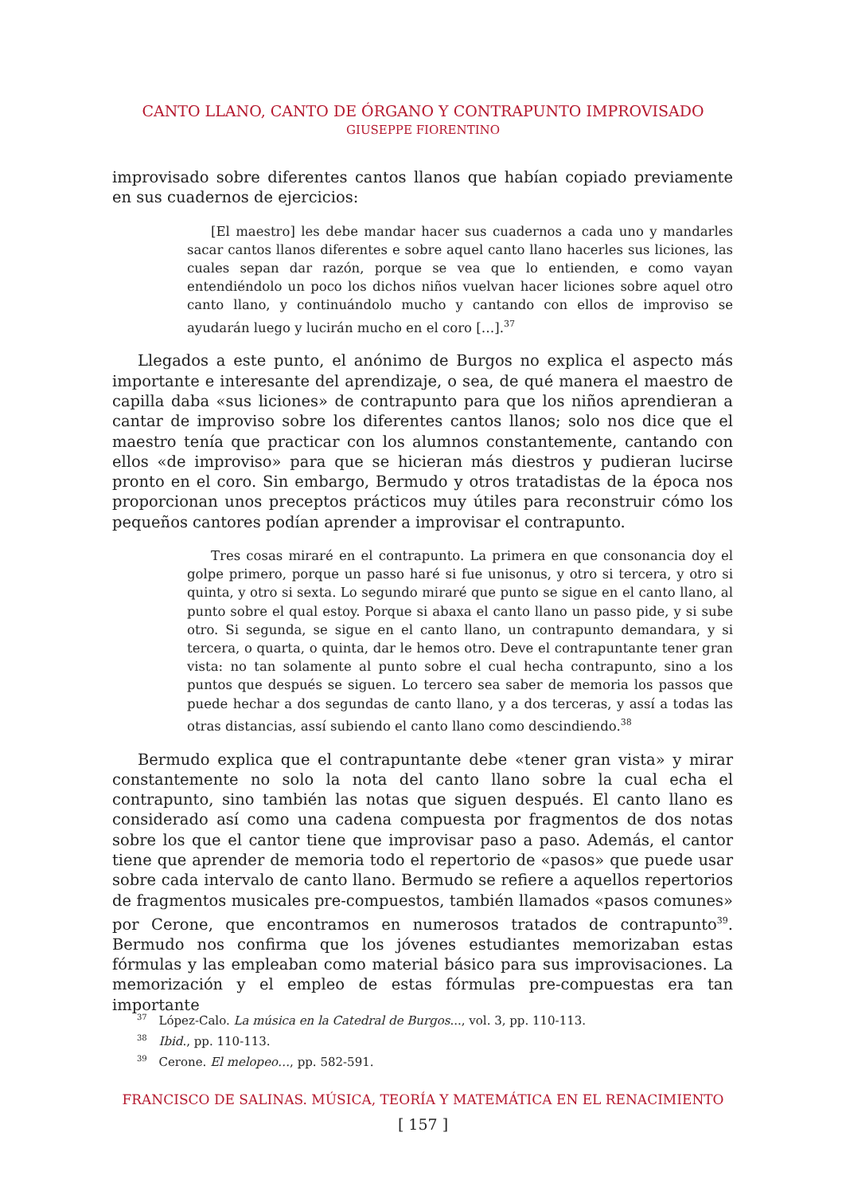CANTO LLANO, CANTO DE ÓRGANO Y CONTRAPUNTO IMPROVISADO
GIUSEPPE FIORENTINO
improvisado sobre diferentes cantos llanos que habían copiado previamente en sus cuadernos de ejercicios:
[El maestro] les debe mandar hacer sus cuadernos a cada uno y mandarles sacar cantos llanos diferentes e sobre aquel canto llano hacerles sus liciones, las cuales sepan dar razón, porque se vea que lo entienden, e como vayan entendiéndolo un poco los dichos niños vuelvan hacer liciones sobre aquel otro canto llano, y continuándolo mucho y cantando con ellos de improviso se ayudarán luego y lucirán mucho en el coro […].<sup>37</sup>
Llegados a este punto, el anónimo de Burgos no explica el aspecto más importante e interesante del aprendizaje, o sea, de qué manera el maestro de capilla daba «sus liciones» de contrapunto para que los niños aprendieran a cantar de improviso sobre los diferentes cantos llanos; solo nos dice que el maestro tenía que practicar con los alumnos constantemente, cantando con ellos «de improviso» para que se hicieran más diestros y pudieran lucirse pronto en el coro. Sin embargo, Bermudo y otros tratadistas de la época nos proporcionan unos preceptos prácticos muy útiles para reconstruir cómo los pequeños cantores podían aprender a improvisar el contrapunto.
Tres cosas miraré en el contrapunto. La primera en que consonancia doy el golpe primero, porque un passo haré si fue unisonus, y otro si tercera, y otro si quinta, y otro si sexta. Lo segundo miraré que punto se sigue en el canto llano, al punto sobre el qual estoy. Porque si abaxa el canto llano un passo pide, y si sube otro. Si segunda, se sigue en el canto llano, un contrapunto demandara, y si tercera, o quarta, o quinta, dar le hemos otro. Deve el contrapuntante tener gran vista: no tan solamente al punto sobre el cual hecha contrapunto, sino a los puntos que después se siguen. Lo tercero sea saber de memoria los passos que puede hechar a dos segundas de canto llano, y a dos terceras, y assí a todas las otras distancias, assí subiendo el canto llano como descindiendo.<sup>38</sup>
Bermudo explica que el contrapuntante debe «tener gran vista» y mirar constantemente no solo la nota del canto llano sobre la cual echa el contrapunto, sino también las notas que siguen después. El canto llano es considerado así como una cadena compuesta por fragmentos de dos notas sobre los que el cantor tiene que improvisar paso a paso. Además, el cantor tiene que aprender de memoria todo el repertorio de «pasos» que puede usar sobre cada intervalo de canto llano. Bermudo se refiere a aquellos repertorios de fragmentos musicales pre-compuestos, también llamados «pasos comunes» por Cerone, que encontramos en numerosos tratados de contrapunto<sup>39</sup>. Bermudo nos confirma que los jóvenes estudiantes memorizaban estas fórmulas y las empleaban como material básico para sus improvisaciones. La memorización y el empleo de estas fórmulas pre-compuestas era tan importante
<sup>37</sup> López-Calo. La música en la Catedral de Burgos..., vol. 3, pp. 110-113.
<sup>38</sup> Ibid., pp. 110-113.
<sup>39</sup> Cerone. El melopeo…, pp. 582-591.
FRANCISCO DE SALINAS. MÚSICA, TEORÍA Y MATEMÁTICA EN EL RENACIMIENTO
[ 157 ]